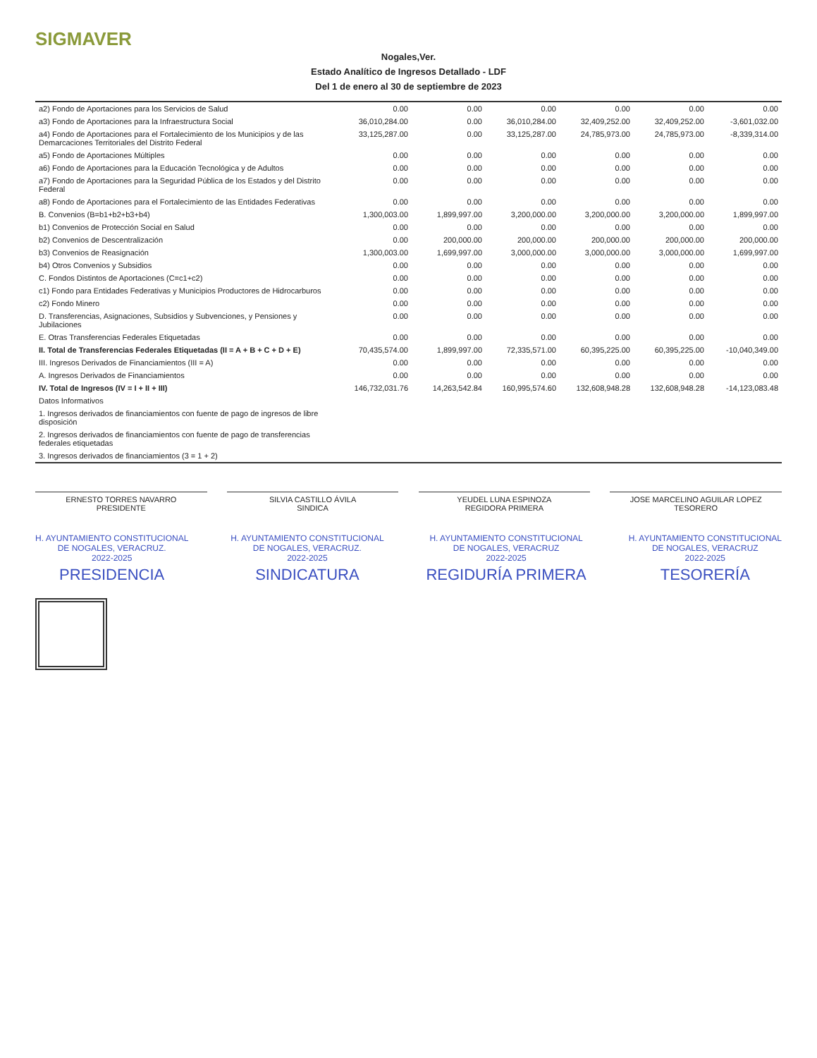SIGMAVER
Nogales,Ver.
Estado Analítico de Ingresos Detallado - LDF
Del 1 de enero al 30 de septiembre de 2023
| a2) Fondo de Aportaciones para los Servicios de Salud | 0.00 | 0.00 | 0.00 | 0.00 | 0.00 | 0.00 |
| a3) Fondo de Aportaciones para la Infraestructura Social | 36,010,284.00 | 0.00 | 36,010,284.00 | 32,409,252.00 | 32,409,252.00 | -3,601,032.00 |
| a4) Fondo de Aportaciones para el Fortalecimiento de los Municipios y de las Demarcaciones Territoriales del Distrito Federal | 33,125,287.00 | 0.00 | 33,125,287.00 | 24,785,973.00 | 24,785,973.00 | -8,339,314.00 |
| a5) Fondo de Aportaciones Múltiples | 0.00 | 0.00 | 0.00 | 0.00 | 0.00 | 0.00 |
| a6) Fondo de Aportaciones para la Educación Tecnológica y de Adultos | 0.00 | 0.00 | 0.00 | 0.00 | 0.00 | 0.00 |
| a7) Fondo de Aportaciones para la Seguridad Pública de los Estados y del Distrito Federal | 0.00 | 0.00 | 0.00 | 0.00 | 0.00 | 0.00 |
| a8) Fondo de Aportaciones para el Fortalecimiento de las Entidades Federativas | 0.00 | 0.00 | 0.00 | 0.00 | 0.00 | 0.00 |
| B. Convenios (B=b1+b2+b3+b4) | 1,300,003.00 | 1,899,997.00 | 3,200,000.00 | 3,200,000.00 | 3,200,000.00 | 1,899,997.00 |
| b1) Convenios de Protección Social en Salud | 0.00 | 0.00 | 0.00 | 0.00 | 0.00 | 0.00 |
| b2) Convenios de Descentralización | 0.00 | 200,000.00 | 200,000.00 | 200,000.00 | 200,000.00 | 200,000.00 |
| b3) Convenios de Reasignación | 1,300,003.00 | 1,699,997.00 | 3,000,000.00 | 3,000,000.00 | 3,000,000.00 | 1,699,997.00 |
| b4) Otros Convenios y Subsidios | 0.00 | 0.00 | 0.00 | 0.00 | 0.00 | 0.00 |
| C. Fondos Distintos de Aportaciones (C=c1+c2) | 0.00 | 0.00 | 0.00 | 0.00 | 0.00 | 0.00 |
| c1) Fondo para Entidades Federativas y Municipios Productores de Hidrocarburos | 0.00 | 0.00 | 0.00 | 0.00 | 0.00 | 0.00 |
| c2) Fondo Minero | 0.00 | 0.00 | 0.00 | 0.00 | 0.00 | 0.00 |
| D. Transferencias, Asignaciones, Subsidios y Subvenciones, y Pensiones y Jubilaciones | 0.00 | 0.00 | 0.00 | 0.00 | 0.00 | 0.00 |
| E. Otras Transferencias Federales Etiquetadas | 0.00 | 0.00 | 0.00 | 0.00 | 0.00 | 0.00 |
| II. Total de Transferencias Federales Etiquetadas (II = A + B + C + D + E) | 70,435,574.00 | 1,899,997.00 | 72,335,571.00 | 60,395,225.00 | 60,395,225.00 | -10,040,349.00 |
| III. Ingresos Derivados de Financiamientos (III = A) | 0.00 | 0.00 | 0.00 | 0.00 | 0.00 | 0.00 |
| A. Ingresos Derivados de Financiamientos | 0.00 | 0.00 | 0.00 | 0.00 | 0.00 | 0.00 |
| IV. Total de Ingresos (IV = I + II + III) | 146,732,031.76 | 14,263,542.84 | 160,995,574.60 | 132,608,948.28 | 132,608,948.28 | -14,123,083.48 |
| Datos Informativos | | | | | | |
| 1. Ingresos derivados de financiamientos con fuente de pago de ingresos de libre disposición | | | | | | |
| 2. Ingresos derivados de financiamientos con fuente de pago de transferencias federales etiquetadas | | | | | | |
| 3. Ingresos derivados de financiamientos (3 = 1 + 2) | | | | | | |
ERNESTO TORRES NAVARRO
PRESIDENTE
SILVIA CASTILLO ÁVILA
SINDICA
YEUDEL LUNA ESPINOZA
REGIDORA PRIMERA
JOSE MARCELINO AGUILAR LOPEZ
TESORERO
H. AYUNTAMIENTO CONSTITUCIONAL
DE NOGALES, VERACRUZ.
2022-2025
PRESIDENCIA
H. AYUNTAMIENTO CONSTITUCIONAL
DE NOGALES, VERACRUZ.
2022-2025
SINDICATURA
H. AYUNTAMIENTO CONSTITUCIONAL
DE NOGALES, VERACRUZ
2022-2025
REGIDURÍA PRIMERA
H. AYUNTAMIENTO CONSTITUCIONAL
DE NOGALES, VERACRUZ
2022-2025
TESORERÍA